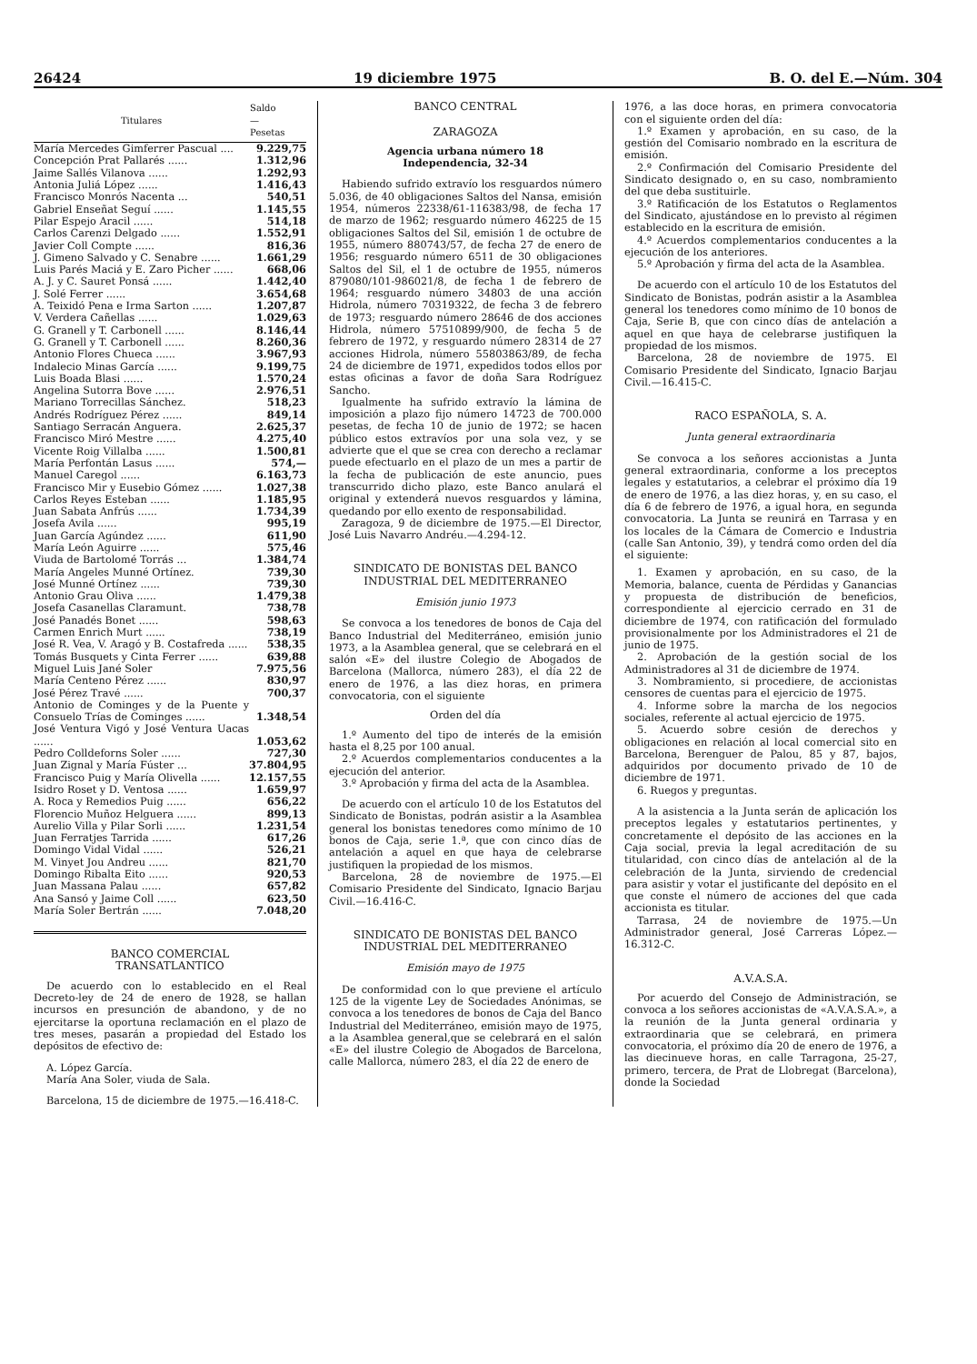26424 19 diciembre 1975 B. O. del E.—Núm. 304
| Titulares | Saldo — Pesetas |
| --- | --- |
| María Mercedes Gimferrer Pascual .... | 9.229,75 |
| Concepción Prat Pallarés ...... | 1.312,96 |
| Jaime Sallés Vilanova ...... | 1.292,93 |
| Antonia Juliá López ...... | 1.416,43 |
| Francisco Monrós Nacenta ... | 540,51 |
| Gabriel Enseñat Seguí ...... | 1.145,55 |
| Pilar Espejo Aracil ...... | 514,18 |
| Carlos Carenzi Delgado ...... | 1.552,91 |
| Javier Coll Compte ...... | 816,36 |
| J. Gimeno Salvado y C. Senabre ...... | 1.661,29 |
| Luis Parés Maciá y E. Zaro Picher ...... | 668,06 |
| A. J. y C. Sauret Ponsá ...... | 1.442,40 |
| J. Solé Ferrer ...... | 3.654,68 |
| A. Teixidó Pena e Irma Sarton ...... | 1.207,87 |
| V. Verdera Cañellas ...... | 1.029,63 |
| G. Granell y T. Carbonell ...... | 8.146,44 |
| G. Granell y T. Carbonell ...... | 8.260,36 |
| Antonio Flores Chueca ...... | 3.967,93 |
| Indalecio Minas García ...... | 9.199,75 |
| Luis Boada Blasi ...... | 1.570,24 |
| Angelina Sutorra Bove ...... | 2.976,51 |
| Mariano Torrecillas Sánchez. | 518,23 |
| Andrés Rodríguez Pérez ...... | 849,14 |
| Santiago Serracán Anguera. | 2.625,37 |
| Francisco Miró Mestre ...... | 4.275,40 |
| Vicente Roig Villalba ...... | 1.500,81 |
| María Perfontán Lasus ...... | 574,— |
| Manuel Caregol ...... | 6.163,73 |
| Francisco Mir y Eusebio Gómez ...... | 1.027,38 |
| Carlos Reyes Esteban ...... | 1.185,95 |
| Juan Sabata Anfrús ...... | 1.734,39 |
| Josefa Avila ...... | 995,19 |
| Juan García Agúndez ...... | 611,90 |
| María León Aguirre ...... | 575,46 |
| Viuda de Bartolomé Torrás ... | 1.384,74 |
| María Angeles Munné Ortínez. | 739,30 |
| José Munné Ortínez ...... | 739,30 |
| Antonio Grau Oliva ...... | 1.479,38 |
| Josefa Casanellas Claramunt. | 738,78 |
| José Panadés Bonet ...... | 598,63 |
| Carmen Enrich Murt ...... | 738,19 |
| José R. Vea, V. Aragó y B. Costafreda ...... | 538,35 |
| Tomás Busquets y Cinta Ferrer ...... | 639,88 |
| Miguel Luis Jané Soler | 7.975,56 |
| María Centeno Pérez ...... | 830,97 |
| José Pérez Travé ...... | 700,37 |
| Antonio de Cominges y de la Puente y Consuelo Trías de Cominges ...... | 1.348,54 |
| José Ventura Vigó y José Ventura Uacas ...... | 1.053,62 |
| Pedro Colldeforns Soler ...... | 727,30 |
| Juan Zignal y María Fúster ... | 37.804,95 |
| Francisco Puig y María Olivella ...... | 12.157,55 |
| Isidro Roset y D. Ventosa ...... | 1.659,97 |
| A. Roca y Remedios Puig ...... | 656,22 |
| Florencio Muñoz Helguera ...... | 899,13 |
| Aurelio Villa y Pilar Sorli ...... | 1.231,54 |
| Juan Ferratjes Tarrida ...... | 617,26 |
| Domingo Vidal Vidal ...... | 526,21 |
| M. Vinyet Jou Andreu ...... | 821,70 |
| Domingo Ribalta Eito ...... | 920,53 |
| Juan Massana Palau ...... | 657,82 |
| Ana Sansó y Jaime Coll ...... | 623,50 |
| María Soler Bertrán ...... | 7.048,20 |
BANCO COMERCIAL
TRANSATLANTICO
De acuerdo con lo establecido en el Real Decreto-ley de 24 de enero de 1928, se hallan incursos en presunción de abandono, y de no ejercitarse la oportuna reclamación en el plazo de tres meses, pasarán a propiedad del Estado los depósitos de efectivo de:
A. López García.
María Ana Soler, viuda de Sala.
Barcelona, 15 de diciembre de 1975.—16.418-C.
BANCO CENTRAL
ZARAGOZA
Agencia urbana número 18
Independencia, 32-34
Habiendo sufrido extravío los resguardos número 5.036, de 40 obligaciones Saltos del Nansa, emisión 1954, números 22338/61-116383/98, de fecha 17 de marzo de 1962; resguardo número 46225 de 15 obligaciones Saltos del Sil, emisión 1 de octubre de 1955, número 880743/57, de fecha 27 de enero de 1956; resguardo número 6511 de 30 obligaciones Saltos del Sil, el 1 de octubre de 1955, números 879080/101-986021/8, de fecha 1 de febrero de 1964; resguardo número 34803 de una acción Hidrola, número 70319322, de fecha 3 de febrero de 1973; resguardo número 28646 de dos acciones Hidrola, número 57510899/900, de fecha 5 de febrero de 1972, y resguardo número 28314 de 27 acciones Hidrola, número 55803863/89, de fecha 24 de diciembre de 1971, expedidos todos ellos por estas oficinas a favor de doña Sara Rodríguez Sancho.
Igualmente ha sufrido extravío la lámina de imposición a plazo fijo número 14723 de 700.000 pesetas, de fecha 10 de junio de 1972; se hacen público estos extravíos por una sola vez, y se advierte que el que se crea con derecho a reclamar puede efectuarlo en el plazo de un mes a partir de la fecha de publicación de este anuncio, pues transcurrido dicho plazo, este Banco anulará el original y extenderá nuevos resguardos y lámina, quedando por ello exento de responsabilidad.
Zaragoza, 9 de diciembre de 1975.—El Director, José Luis Navarro Andréu.—4.294-12.
SINDICATO DE BONISTAS DEL BANCO INDUSTRIAL DEL MEDITERRANEO
Emisión junio 1973
Se convoca a los tenedores de bonos de Caja del Banco Industrial del Mediterráneo, emisión junio 1973, a la Asamblea general, que se celebrará en el salón «E» del ilustre Colegio de Abogados de Barcelona (Mallorca, número 283), el día 22 de enero de 1976, a las diez horas, en primera convocatoria, con el siguiente
Orden del día
1.º Aumento del tipo de interés de la emisión hasta el 8,25 por 100 anual.
2.º Acuerdos complementarios conducentes a la ejecución del anterior.
3.º Aprobación y firma del acta de la Asamblea.
De acuerdo con el artículo 10 de los Estatutos del Sindicato de Bonistas, podrán asistir a la Asamblea general los bonistas tenedores como mínimo de 10 bonos de Caja, serie 1.ª, que con cinco días de antelación a aquel en que haya de celebrarse justifiquen la propiedad de los mismos.
Barcelona, 28 de noviembre de 1975.—El Comisario Presidente del Sindicato, Ignacio Barjau Civil.—16.416-C.
SINDICATO DE BONISTAS DEL BANCO INDUSTRIAL DEL MEDITERRANEO
Emisión mayo de 1975
De conformidad con lo que previene el artículo 125 de la vigente Ley de Sociedades Anónimas, se convoca a los tenedores de bonos de Caja del Banco Industrial del Mediterráneo, emisión mayo de 1975, a la Asamblea general,que se celebrará en el salón «E» del ilustre Colegio de Abogados de Barcelona, calle Mallorca, número 283, el día 22 de enero de
1976, a las doce horas, en primera convocatoria con el siguiente orden del día:
1.º Examen y aprobación, en su caso, de la gestión del Comisario nombrado en la escritura de emisión.
2.º Confirmación del Comisario Presidente del Sindicato designado o, en su caso, nombramiento del que deba sustituirle.
3.º Ratificación de los Estatutos o Reglamentos del Sindicato, ajustándose en lo previsto al régimen establecido en la escritura de emisión.
4.º Acuerdos complementarios conducentes a la ejecución de los anteriores.
5.º Aprobación y firma del acta de la Asamblea.
De acuerdo con el artículo 10 de los Estatutos del Sindicato de Bonistas, podrán asistir a la Asamblea general los tenedores como mínimo de 10 bonos de Caja, Serie B, que con cinco días de antelación a aquel en que haya de celebrarse justifiquen la propiedad de los mismos.
Barcelona, 28 de noviembre de 1975. El Comisario Presidente del Sindicato, Ignacio Barjau Civil.—16.415-C.
RACO ESPAÑOLA, S. A.
Junta general extraordinaria
Se convoca a los señores accionistas a Junta general extraordinaria, conforme a los preceptos legales y estatutarios, a celebrar el próximo día 19 de enero de 1976, a las diez horas, y, en su caso, el día 6 de febrero de 1976, a igual hora, en segunda convocatoria. La Junta se reunirá en Tarrasa y en los locales de la Cámara de Comercio e Industria (calle San Antonio, 39), y tendrá como orden del día el siguiente:
1. Examen y aprobación, en su caso, de la Memoria, balance, cuenta de Pérdidas y Ganancias y propuesta de distribución de beneficios, correspondiente al ejercicio cerrado en 31 de diciembre de 1974, con ratificación del formulado provisionalmente por los Administradores el 21 de junio de 1975.
2. Aprobación de la gestión social de los Administradores al 31 de diciembre de 1974.
3. Nombramiento, si procediere, de accionistas censores de cuentas para el ejercicio de 1975.
4. Informe sobre la marcha de los negocios sociales, referente al actual ejercicio de 1975.
5. Acuerdo sobre cesión de derechos y obligaciones en relación al local comercial sito en Barcelona, Berenguer de Palou, 85 y 87, bajos, adquiridos por documento privado de 10 de diciembre de 1971.
6. Ruegos y preguntas.
A la asistencia a la Junta serán de aplicación los preceptos legales y estatutarios pertinentes, y concretamente el depósito de las acciones en la Caja social, previa la legal acreditación de su titularidad, con cinco días de antelación al de la celebración de la Junta, sirviendo de credencial para asistir y votar el justificante del depósito en el que conste el número de acciones del que cada accionista es titular.
Tarrasa, 24 de noviembre de 1975.—Un Administrador general, José Carreras López.—16.312-C.
A.V.A.S.A.
Por acuerdo del Consejo de Administración, se convoca a los señores accionistas de «A.V.A.S.A.», a la reunión de la Junta general ordinaria y extraordinaria que se celebrará, en primera convocatoria, el próximo día 20 de enero de 1976, a las diecinueve horas, en calle Tarragona, 25-27, primero, tercera, de Prat de Llobregat (Barcelona), donde la Sociedad